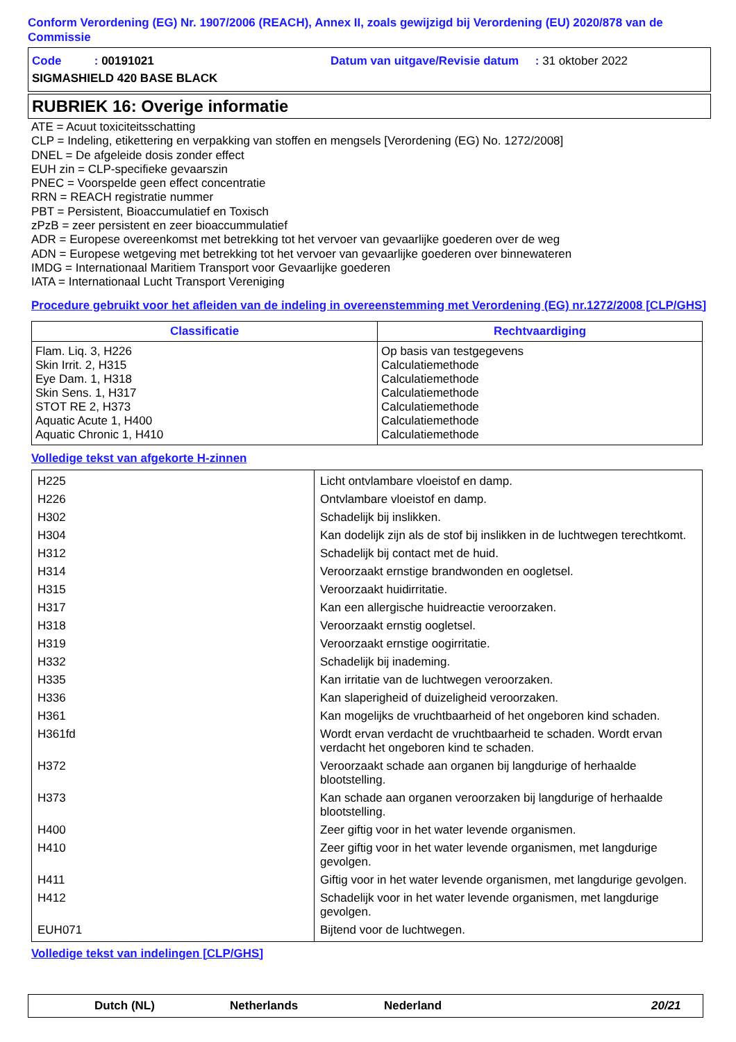Conform Verordening (EG) Nr. 1907/2006 (REACH), Annex II, zoals gewijzigd bij Verordening (EU) 2020/878 van de Commissie
Code : 00191021 Datum van uitgave/Revisie datum : 31 oktober 2022
SIGMASHIELD 420 BASE BLACK
RUBRIEK 16: Overige informatie
ATE = Acuut toxiciteitsschatting
CLP = Indeling, etikettering en verpakking van stoffen en mengsels [Verordening (EG) No. 1272/2008]
DNEL = De afgeleide dosis zonder effect
EUH zin = CLP-specifieke gevaarszin
PNEC = Voorspelde geen effect concentratie
RRN = REACH registratie nummer
PBT = Persistent, Bioaccumulatief en Toxisch
zPzB = zeer persistent en zeer bioaccummulatief
ADR = Europese overeenkomst met betrekking tot het vervoer van gevaarlijke goederen over de weg
ADN = Europese wetgeving met betrekking tot het vervoer van gevaarlijke goederen over binnewateren
IMDG = Internationaal Maritiem Transport voor Gevaarlijke goederen
IATA = Internationaal Lucht Transport Vereniging
Procedure gebruikt voor het afleiden van de indeling in overeenstemming met Verordening (EG) nr.1272/2008 [CLP/GHS]
| Classificatie | Rechtvaardiging |
| --- | --- |
| Flam. Liq. 3, H226 Skin Irrit. 2, H315 Eye Dam. 1, H318 Skin Sens. 1, H317 STOT RE 2, H373 Aquatic Acute 1, H400 Aquatic Chronic 1, H410 | Op basis van testgegevens Calculatiemethode Calculatiemethode Calculatiemethode Calculatiemethode Calculatiemethode Calculatiemethode |
Volledige tekst van afgekorte H-zinnen
| H225 | Licht ontvlambare vloeistof en damp. |
| H226 | Ontvlambare vloeistof en damp. |
| H302 | Schadelijk bij inslikken. |
| H304 | Kan dodelijk zijn als de stof bij inslikken in de luchtwegen terechtkomt. |
| H312 | Schadelijk bij contact met de huid. |
| H314 | Veroorzaakt ernstige brandwonden en oogletsel. |
| H315 | Veroorzaakt huidirritatie. |
| H317 | Kan een allergische huidreactie veroorzaken. |
| H318 | Veroorzaakt ernstig oogletsel. |
| H319 | Veroorzaakt ernstige oogirritatie. |
| H332 | Schadelijk bij inademing. |
| H335 | Kan irritatie van de luchtwegen veroorzaken. |
| H336 | Kan slaperigheid of duizeligheid veroorzaken. |
| H361 | Kan mogelijks de vruchtbaarheid of het ongeboren kind schaden. |
| H361fd | Wordt ervan verdacht de vruchtbaarheid te schaden. Wordt ervan verdacht het ongeboren kind te schaden. |
| H372 | Veroorzaakt schade aan organen bij langdurige of herhaalde blootstelling. |
| H373 | Kan schade aan organen veroorzaken bij langdurige of herhaalde blootstelling. |
| H400 | Zeer giftig voor in het water levende organismen. |
| H410 | Zeer giftig voor in het water levende organismen, met langdurige gevolgen. |
| H411 | Giftig voor in het water levende organismen, met langdurige gevolgen. |
| H412 | Schadelijk voor in het water levende organismen, met langdurige gevolgen. |
| EUH071 | Bijtend voor de luchtwegen. |
Volledige tekst van indelingen [CLP/GHS]
Dutch (NL) Netherlands Nederland 20/21